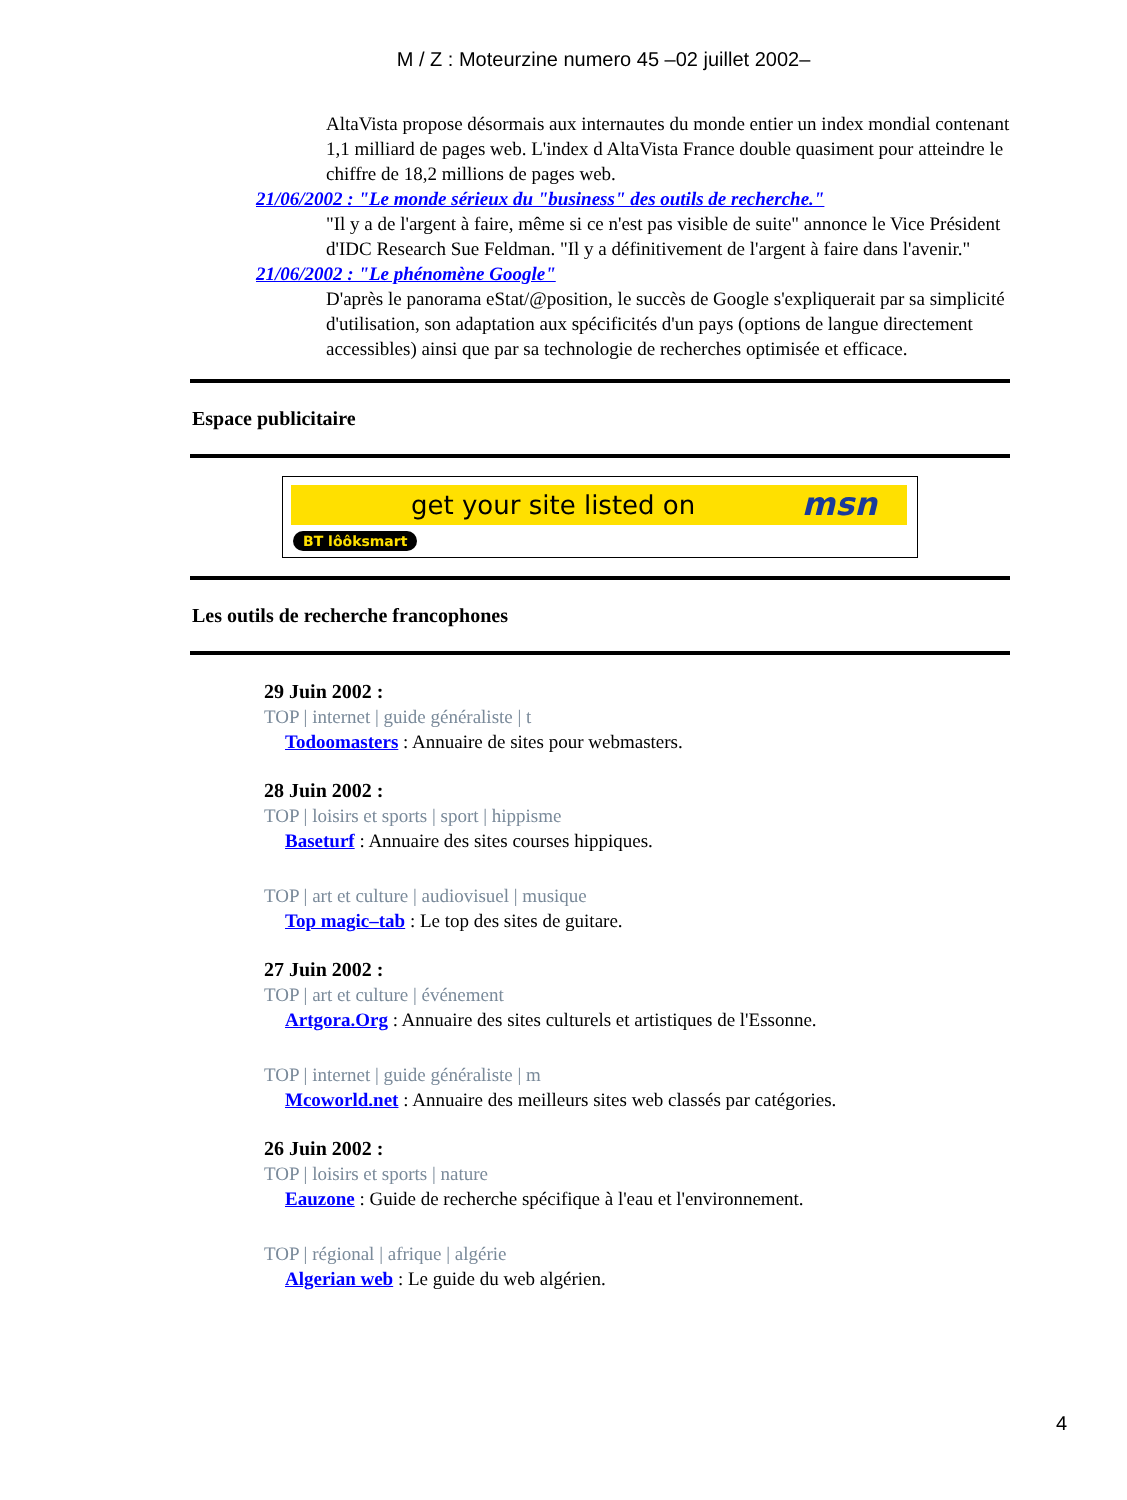M / Z : Moteurzine numero 45 –02 juillet 2002–
AltaVista propose désormais aux internautes du monde entier un index mondial contenant 1,1 milliard de pages web. L'index d AltaVista France double quasiment pour atteindre le chiffre de 18,2 millions de pages web.
21/06/2002 : "Le monde sérieux du "business" des outils de recherche."
"Il y a de l'argent à faire, même si ce n'est pas visible de suite" annonce le Vice Président d'IDC Research Sue Feldman. "Il y a définitivement de l'argent à faire dans l'avenir."
21/06/2002 : "Le phénomène Google"
D'après le panorama eStat/@position, le succès de Google s'expliquerait par sa simplicité d'utilisation, son adaptation aux spécificités d'un pays (options de langue directement accessibles) ainsi que par sa technologie de recherches optimisée et efficace.
Espace publicitaire
get your site listed on msn
BT lôôksmart
Les outils de recherche francophones
29 Juin 2002 :
TOP | internet | guide généraliste | t
Todoomasters : Annuaire de sites pour webmasters.
28 Juin 2002 :
TOP | loisirs et sports | sport | hippisme
Baseturf : Annuaire des sites courses hippiques.
TOP | art et culture | audiovisuel | musique
Top magic–tab : Le top des sites de guitare.
27 Juin 2002 :
TOP | art et culture | événement
Artgora.Org : Annuaire des sites culturels et artistiques de l'Essonne.
TOP | internet | guide généraliste | m
Mcoworld.net : Annuaire des meilleurs sites web classés par catégories.
26 Juin 2002 :
TOP | loisirs et sports | nature
Eauzone : Guide de recherche spécifique à l'eau et l'environnement.
TOP | régional | afrique | algérie
Algerian web : Le guide du web algérien.
4